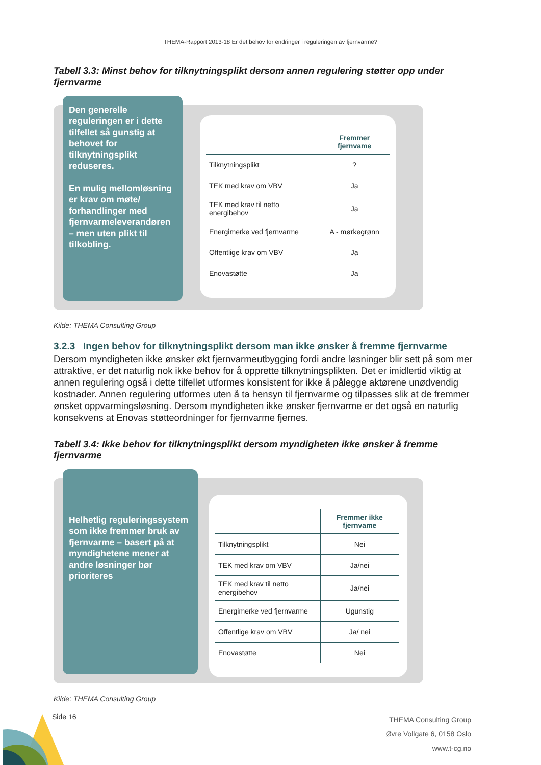THEMA-Rapport 2013-18 Er det behov for endringer i reguleringen av fjernvarme?
Tabell 3.3: Minst behov for tilknytningsplikt dersom annen regulering støtter opp under fjernvarme
Den generelle reguleringen er i dette tilfellet så gunstig at behovet for tilknytningsplikt reduseres.
En mulig mellomløsning er krav om møte/ forhandlinger med fjernvarmeleverandøren – men uten plikt til tilkobling.
| | Fremmer fjernvame |
| Tilknytningsplikt | ? |
| TEK med krav om VBV | Ja |
| TEK med krav til netto energibehov | Ja |
| Energimerke ved fjernvarme | A - mørkegrønn |
| Offentlige krav om VBV | Ja |
| Enovastøtte | Ja |
Kilde: THEMA Consulting Group
3.2.3 Ingen behov for tilknytningsplikt dersom man ikke ønsker å fremme fjernvarme
Dersom myndigheten ikke ønsker økt fjernvarmeutbygging fordi andre løsninger blir sett på som mer attraktive, er det naturlig nok ikke behov for å opprette tilknytningsplikten. Det er imidlertid viktig at annen regulering også i dette tilfellet utformes konsistent for ikke å pålegge aktørene unødvendig kostnader. Annen regulering utformes uten å ta hensyn til fjernvarme og tilpasses slik at de fremmer ønsket oppvarmingsløsning. Dersom myndigheten ikke ønsker fjernvarme er det også en naturlig konsekvens at Enovas støtteordninger for fjernvarme fjernes.
Tabell 3.4: Ikke behov for tilknytningsplikt dersom myndigheten ikke ønsker å fremme fjernvarme
Helhetlig reguleringssystem som ikke fremmer bruk av fjernvarme – basert på at myndighetene mener at andre løsninger bør prioriteres
| | Fremmer ikke fjernvame |
| Tilknytningsplikt | Nei |
| TEK med krav om VBV | Ja/nei |
| TEK med krav til netto energibehov | Ja/nei |
| Energimerke ved fjernvarme | Ugunstig |
| Offentlige krav om VBV | Ja/ nei |
| Enovastøtte | Nei |
Kilde: THEMA Consulting Group
Side 16
THEMA Consulting Group
Øvre Vollgate 6, 0158 Oslo
www.t-cg.no